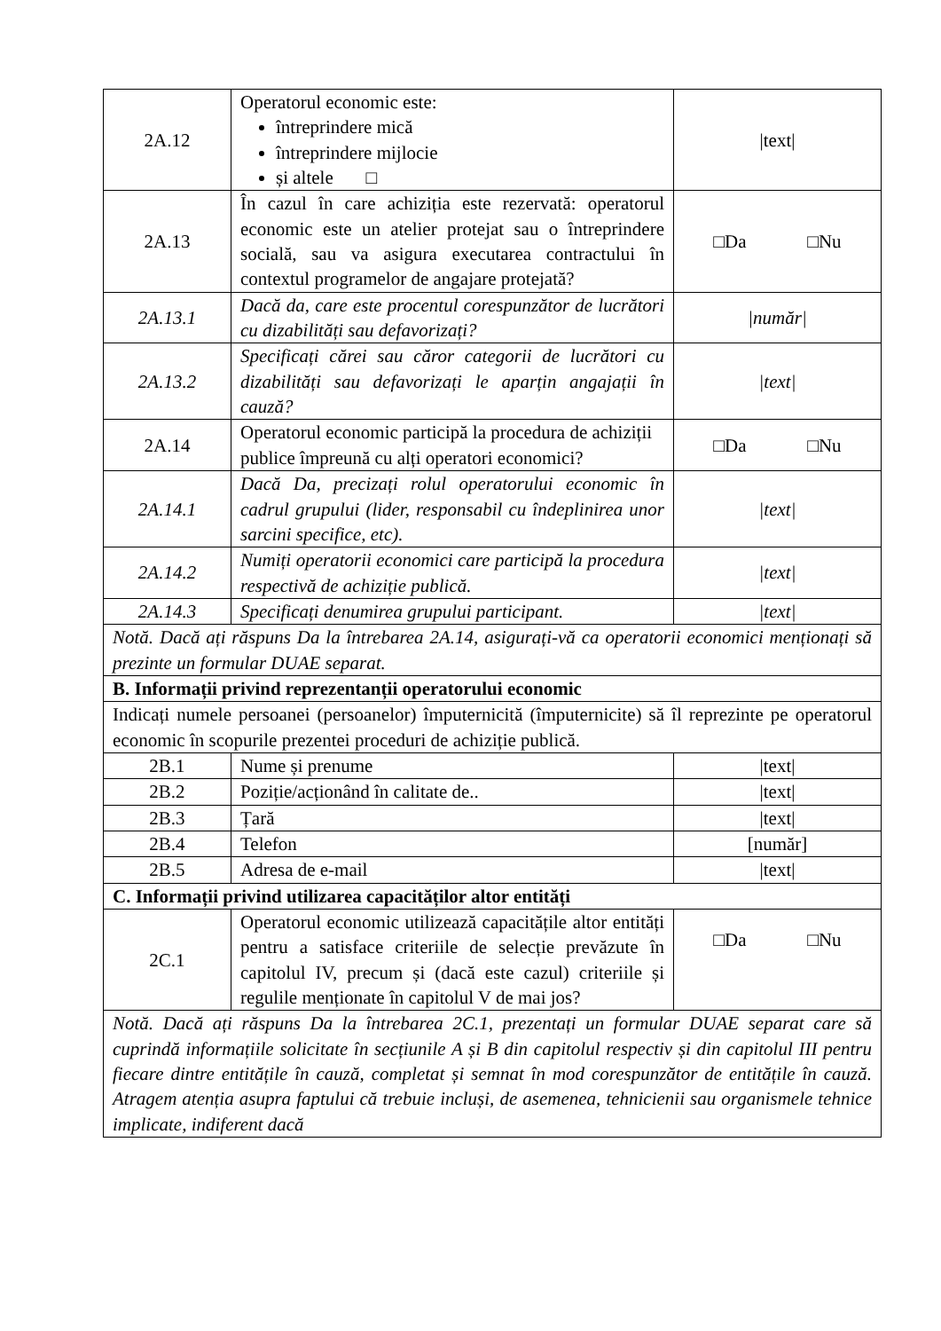| 2A.12 | Operatorul economic este: întreprindere mică întreprindere mijlocie și altele □ | /text/ |
| 2A.13 | În cazul în care achiziția este rezervată: operatorul economic este un atelier protejat sau o întreprindere socială, sau va asigura executarea contractului în contextul programelor de angajare protejată? | □Da □Nu |
| 2A.13.1 | Dacă da, care este procentul corespunzător de lucrători cu dizabilități sau defavorizați? | /număr/ |
| 2A.13.2 | Specificați cărei sau căror categorii de lucrători cu dizabilități sau defavorizați le aparțin angajații în cauză? | /text/ |
| 2A.14 | Operatorul economic participă la procedura de achiziții publice împreună cu alți operatori economici? | □Da □Nu |
| 2A.14.1 | Dacă Da, precizați rolul operatorului economic în cadrul grupului (lider, responsabil cu îndeplinirea unor sarcini specifice, etc). | /text/ |
| 2A.14.2 | Numiți operatorii economici care participă la procedura respectivă de achiziție publică. | /text/ |
| 2A.14.3 | Specificați denumirea grupului participant. | /text/ |
| Notă. Dacă ați răspuns Da la întrebarea 2A.14, asigurați-vă ca operatorii economici menționați să prezinte un formular DUAE separat. | | |
| B. Informații privind reprezentanții operatorului economic | | |
| Indicați numele persoanei (persoanelor) împuternicită (împuternicite) să îl reprezinte pe operatorul economic în scopurile prezentei proceduri de achiziție publică. | | |
| 2B.1 | Nume și prenume | /text/ |
| 2B.2 | Poziție/acționând în calitate de.. | /text/ |
| 2B.3 | Țară | /text/ |
| 2B.4 | Telefon | [număr] |
| 2B.5 | Adresa de e-mail | /text/ |
| C. Informații privind utilizarea capacităților altor entități | | |
| 2C.1 | Operatorul economic utilizează capacitățile altor entități pentru a satisface criteriile de selecție prevăzute în capitolul IV, precum și (dacă este cazul) criteriile și regulile menționate în capitolul V de mai jos? | □Da □Nu |
| Notă. Dacă ați răspuns Da la întrebarea 2C.1, prezentați un formular DUAE separat care să cuprindă informațiile solicitate în secțiunile A și B din capitolul respectiv și din capitolul III pentru fiecare dintre entitățile în cauză, completat și semnat în mod corespunzător de entitățile în cauză. Atragem atenția asupra faptului că trebuie incluși, de asemenea, tehnicienii sau organismele tehnice implicate, indiferent dacă | | |